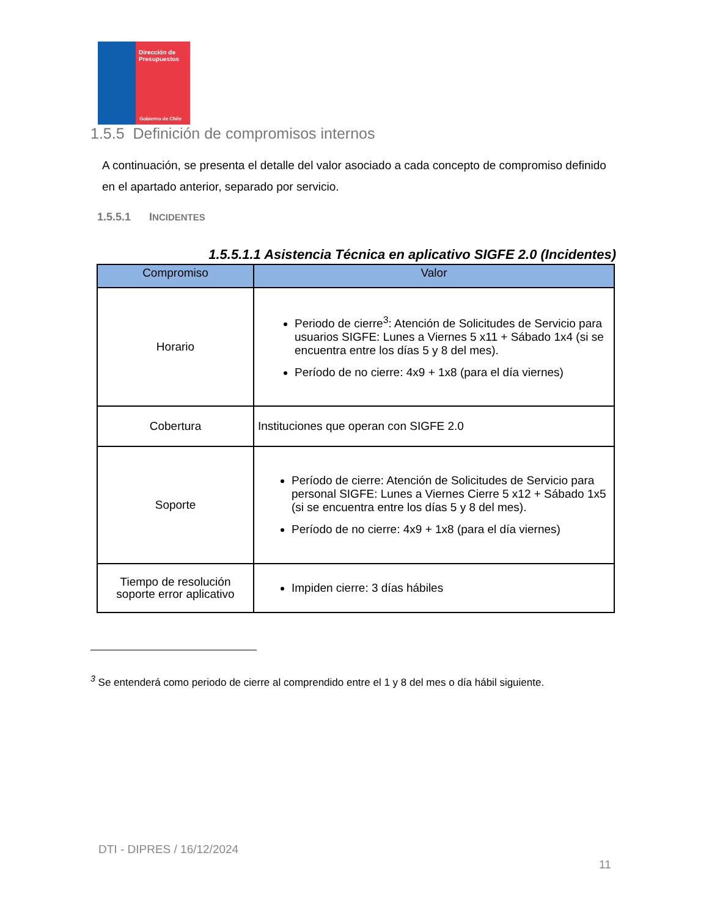Dirección de
Presupuestos
Gobierno de Chile
1.5.5 Definición de compromisos internos
A continuación, se presenta el detalle del valor asociado a cada concepto de compromiso definido en el apartado anterior, separado por servicio.
1.5.5.1 INCIDENTES
1.5.5.1.1 Asistencia Técnica en aplicativo SIGFE 2.0 (Incidentes)
| Compromiso | Valor |
| --- | --- |
| Horario | Periodo de cierre<sup>3</sup>: Atención de Solicitudes de Servicio para usuarios SIGFE: Lunes a Viernes 5 x11 + Sábado 1x4 (si se encuentra entre los días 5 y 8 del mes). Período de no cierre: 4x9 + 1x8 (para el día viernes) |
| Cobertura | Instituciones que operan con SIGFE 2.0 |
| Soporte | Período de cierre: Atención de Solicitudes de Servicio para personal SIGFE: Lunes a Viernes Cierre 5 x12 + Sábado 1x5 (si se encuentra entre los días 5 y 8 del mes). Período de no cierre: 4x9 + 1x8 (para el día viernes) |
| Tiempo de resolución soporte error aplicativo | Impiden cierre: 3 días hábiles |
<sup>3</sup> Se entenderá como periodo de cierre al comprendido entre el 1 y 8 del mes o día hábil siguiente.
DTI - DIPRES / 16/12/2024
11